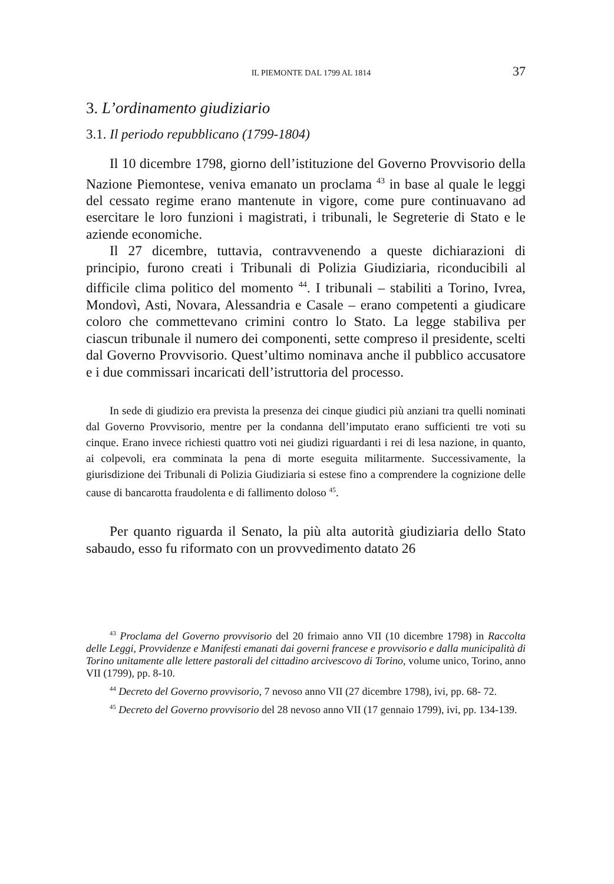IL PIEMONTE DAL 1799 AL 1814 37
3. L’ordinamento giudiziario
3.1. Il periodo repubblicano (1799-1804)
Il 10 dicembre 1798, giorno dell’istituzione del Governo Provvisorio della Nazione Piemontese, veniva emanato un proclama <sup>43</sup> in base al quale le leggi del cessato regime erano mantenute in vigore, come pure continuavano ad esercitare le loro funzioni i magistrati, i tribunali, le Segreterie di Stato e le aziende economiche.
Il 27 dicembre, tuttavia, contravvenendo a queste dichiarazioni di principio, furono creati i Tribunali di Polizia Giudiziaria, riconducibili al difficile clima politico del momento <sup>44</sup>. I tribunali – stabiliti a Torino, Ivrea, Mondovì, Asti, Novara, Alessandria e Casale – erano competenti a giudicare coloro che commettevano crimini contro lo Stato. La legge stabiliva per ciascun tribunale il numero dei componenti, sette compreso il presidente, scelti dal Governo Provvisorio. Quest’ultimo nominava anche il pubblico accusatore e i due commissari incaricati dell’istruttoria del processo.
In sede di giudizio era prevista la presenza dei cinque giudici più anziani tra quelli nominati dal Governo Provvisorio, mentre per la condanna dell’imputato erano sufficienti tre voti su cinque. Erano invece richiesti quattro voti nei giudizi riguardanti i rei di lesa nazione, in quanto, ai colpevoli, era comminata la pena di morte eseguita militarmente. Successivamente, la giurisdizione dei Tribunali di Polizia Giudiziaria si estese fino a comprendere la cognizione delle cause di bancarotta fraudolenta e di fallimento doloso <sup>45</sup>.
Per quanto riguarda il Senato, la più alta autorità giudiziaria dello Stato sabaudo, esso fu riformato con un provvedimento datato 26
<sup>43</sup> Proclama del Governo provvisorio del 20 frimaio anno VII (10 dicembre 1798) in Raccolta delle Leggi, Provvidenze e Manifesti emanati dai governi francese e provvisorio e dalla municipalità di Torino unitamente alle lettere pastorali del cittadino arcivescovo di Torino, volume unico, Torino, anno VII (1799), pp. 8-10.
<sup>44</sup> Decreto del Governo provvisorio, 7 nevoso anno VII (27 dicembre 1798), ivi, pp. 68- 72.
<sup>45</sup> Decreto del Governo provvisorio del 28 nevoso anno VII (17 gennaio 1799), ivi, pp. 134-139.